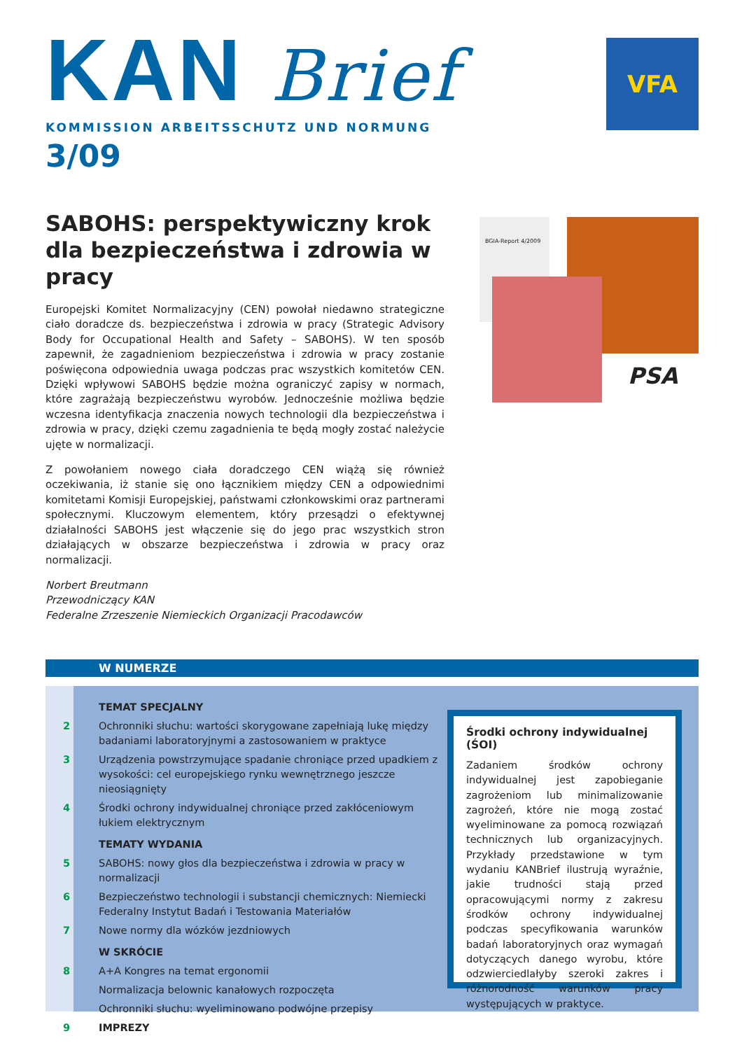KAN Brief
KOMMISSION ARBEITSSCHUTZ UND NORMUNG
3/09
VFA
SABOHS: perspektywiczny krok dla bezpieczeństwa i zdrowia w pracy
Europejski Komitet Normalizacyjny (CEN) powołał niedawno strategiczne ciało doradcze ds. bezpieczeństwa i zdrowia w pracy (Strategic Advisory Body for Occupational Health and Safety – SABOHS). W ten sposób zapewnił, że zagadnieniom bezpieczeństwa i zdrowia w pracy zostanie poświęcona odpowiednia uwaga podczas prac wszystkich komitetów CEN. Dzięki wpływowi SABOHS będzie można ograniczyć zapisy w normach, które zagrażają bezpieczeństwu wyrobów. Jednocześnie możliwa będzie wczesna identyfikacja znaczenia nowych technologii dla bezpieczeństwa i zdrowia w pracy, dzięki czemu zagadnienia te będą mogły zostać należycie ujęte w normalizacji.
Z powołaniem nowego ciała doradczego CEN wiążą się również oczekiwania, iż stanie się ono łącznikiem między CEN a odpowiednimi komitetami Komisji Europejskiej, państwami członkowskimi oraz partnerami społecznymi. Kluczowym elementem, który przesądzi o efektywnej działalności SABOHS jest włączenie się do jego prac wszystkich stron działających w obszarze bezpieczeństwa i zdrowia w pracy oraz normalizacji.
Norbert Breutmann
Przewodniczący KAN
Federalne Zrzeszenie Niemieckich Organizacji Pracodawców
BGIA-Report 4/2009
PSA
W NUMERZE
TEMAT SPECJALNY
2 Ochronniki słuchu: wartości skorygowane zapełniają lukę między badaniami laboratoryjnymi a zastosowaniem w praktyce
3 Urządzenia powstrzymujące spadanie chroniące przed upadkiem z wysokości: cel europejskiego rynku wewnętrznego jeszcze nieosiągnięty
4 Środki ochrony indywidualnej chroniące przed zakłóceniowym łukiem elektrycznym
TEMATY WYDANIA
5 SABOHS: nowy głos dla bezpieczeństwa i zdrowia w pracy w normalizacji
6 Bezpieczeństwo technologii i substancji chemicznych: Niemiecki Federalny Instytut Badań i Testowania Materiałów
7 Nowe normy dla wózków jezdniowych
W SKRÓCIE
8 A+A Kongres na temat ergonomii
Normalizacja belownic kanałowych rozpoczęta
Ochronniki słuchu: wyeliminowano podwójne przepisy
9 IMPREZY
Środki ochrony indywidualnej (ŚOI)
Zadaniem środków ochrony indywidualnej jest zapobieganie zagrożeniom lub minimalizowanie zagrożeń, które nie mogą zostać wyeliminowane za pomocą rozwiązań technicznych lub organizacyjnych. Przykłady przedstawione w tym wydaniu KANBrief ilustrują wyraźnie, jakie trudności stają przed opracowującymi normy z zakresu środków ochrony indywidualnej podczas specyfikowania warunków badań laboratoryjnych oraz wymagań dotyczących danego wyrobu, które odzwierciedlałyby szeroki zakres i różnorodność warunków pracy występujących w praktyce.